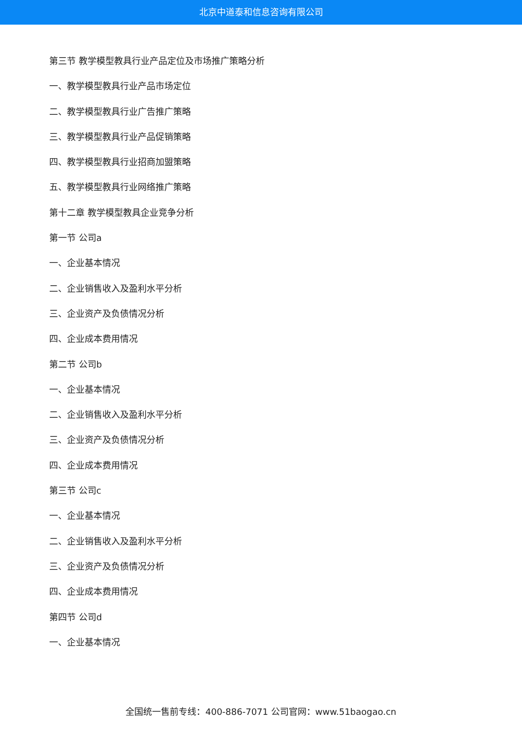北京中道泰和信息咨询有限公司
第三节 教学模型教具行业产品定位及市场推广策略分析
一、教学模型教具行业产品市场定位
二、教学模型教具行业广告推广策略
三、教学模型教具行业产品促销策略
四、教学模型教具行业招商加盟策略
五、教学模型教具行业网络推广策略
第十二章 教学模型教具企业竞争分析
第一节 公司a
一、企业基本情况
二、企业销售收入及盈利水平分析
三、企业资产及负债情况分析
四、企业成本费用情况
第二节 公司b
一、企业基本情况
二、企业销售收入及盈利水平分析
三、企业资产及负债情况分析
四、企业成本费用情况
第三节 公司c
一、企业基本情况
二、企业销售收入及盈利水平分析
三、企业资产及负债情况分析
四、企业成本费用情况
第四节 公司d
一、企业基本情况
全国统一售前专线：400-886-7071 公司官网：www.51baogao.cn